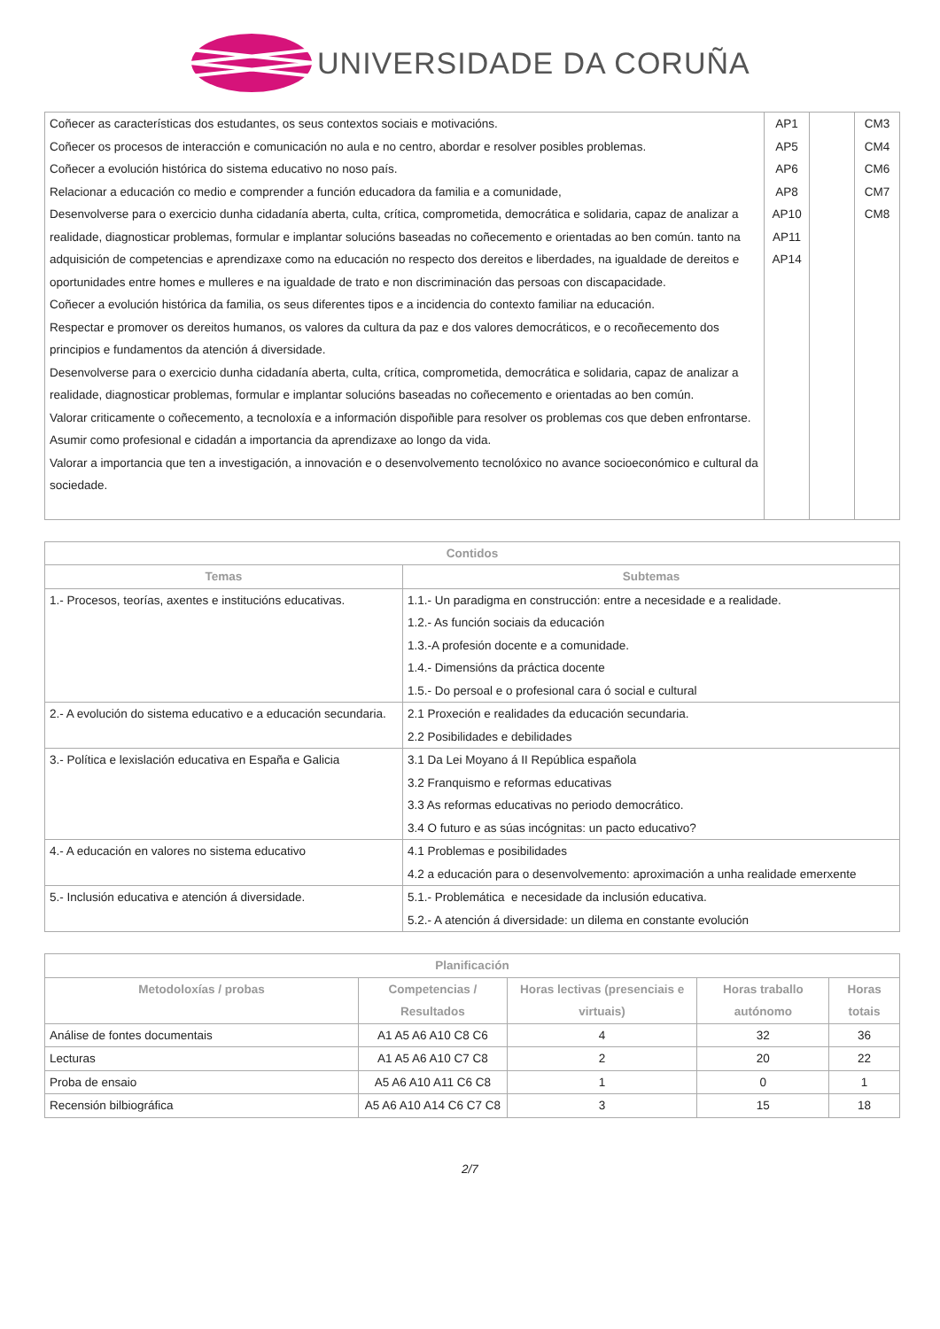UNIVERSIDADE DA CORUÑA
| Coñecer as características dos estudantes, os seus contextos sociais e motivacións. Coñecer os procesos de interacción e comunicación no aula e no centro, abordar e resolver posibles problemas. Coñecer a evolución histórica do sistema educativo no noso país. Relacionar a educación co medio e comprender a función educadora da familia e a comunidade, Desenvolverse para o exercicio dunha cidadanía aberta, culta, crítica, comprometida, democrática e solidaria, capaz de analizar a realidade, diagnosticar problemas, formular e implantar solucións baseadas no coñecemento e orientadas ao ben común. tanto na adquisición de competencias e aprendizaxe como na educación no respecto dos dereitos e liberdades, na igualdade de dereitos e oportunidades entre homes e mulleres e na igualdade de trato e non discriminación das persoas con discapacidade. Coñecer a evolución histórica da familia, os seus diferentes tipos e a incidencia do contexto familiar na educación. Respectar e promover os dereitos humanos, os valores da cultura da paz e dos valores democráticos, e o recoñecemento dos principios e fundamentos da atención á diversidade. Desenvolverse para o exercicio dunha cidadanía aberta, culta, crítica, comprometida, democrática e solidaria, capaz de analizar a realidade, diagnosticar problemas, formular e implantar solucións baseadas no coñecemento e orientadas ao ben común. Valorar criticamente o coñecemento, a tecnoloxía e a información dispoñible para resolver os problemas cos que deben enfrontarse. Asumir como profesional e cidadán a importancia da aprendizaxe ao longo da vida. Valorar a importancia que ten a investigación, a innovación e o desenvolvemento tecnolóxico no avance socioeconómico e cultural da sociedade. | AP1 AP5 AP6 AP8 AP10 AP11 AP14 | | CM3 CM4 CM6 CM7 CM8 |
| Contidos | |
| --- | --- |
| Temas | Subtemas |
| 1.- Procesos, teorías, axentes e institucións educativas. | 1.1.- Un paradigma en construcción: entre a necesidade e a realidade. 1.2.- As función sociais da educación 1.3.-A profesión docente e a comunidade. 1.4.- Dimensións da práctica docente 1.5.- Do persoal e o profesional cara ó social e cultural |
| 2.- A evolución do sistema educativo e a educación secundaria. | 2.1 Proxeción e realidades da educación secundaria. 2.2 Posibilidades e debilidades |
| 3.- Política e lexislación educativa en España e Galicia | 3.1 Da Lei Moyano á II República española 3.2 Franquismo e reformas educativas 3.3 As reformas educativas no periodo democrático. 3.4 O futuro e as súas incógnitas: un pacto educativo? |
| 4.- A educación en valores no sistema educativo | 4.1 Problemas e posibilidades 4.2 a educación para o desenvolvemento: aproximación a unha realidade emerxente |
| 5.- Inclusión educativa e atención á diversidade. | 5.1.- Problemática e necesidade da inclusión educativa. 5.2.- A atención á diversidade: un dilema en constante evolución |
| Planificación | | | | |
| --- | --- | --- | --- | --- |
| Metodoloxías / probas | Competencias / Resultados | Horas lectivas (presenciais e virtuais) | Horas traballo autónomo | Horas totais |
| Análise de fontes documentais | A1 A5 A6 A10 C8 C6 | 4 | 32 | 36 |
| Lecturas | A1 A5 A6 A10 C7 C8 | 2 | 20 | 22 |
| Proba de ensaio | A5 A6 A10 A11 C6 C8 | 1 | 0 | 1 |
| Recensión bilbiográfica | A5 A6 A10 A14 C6 C7 C8 | 3 | 15 | 18 |
2/7